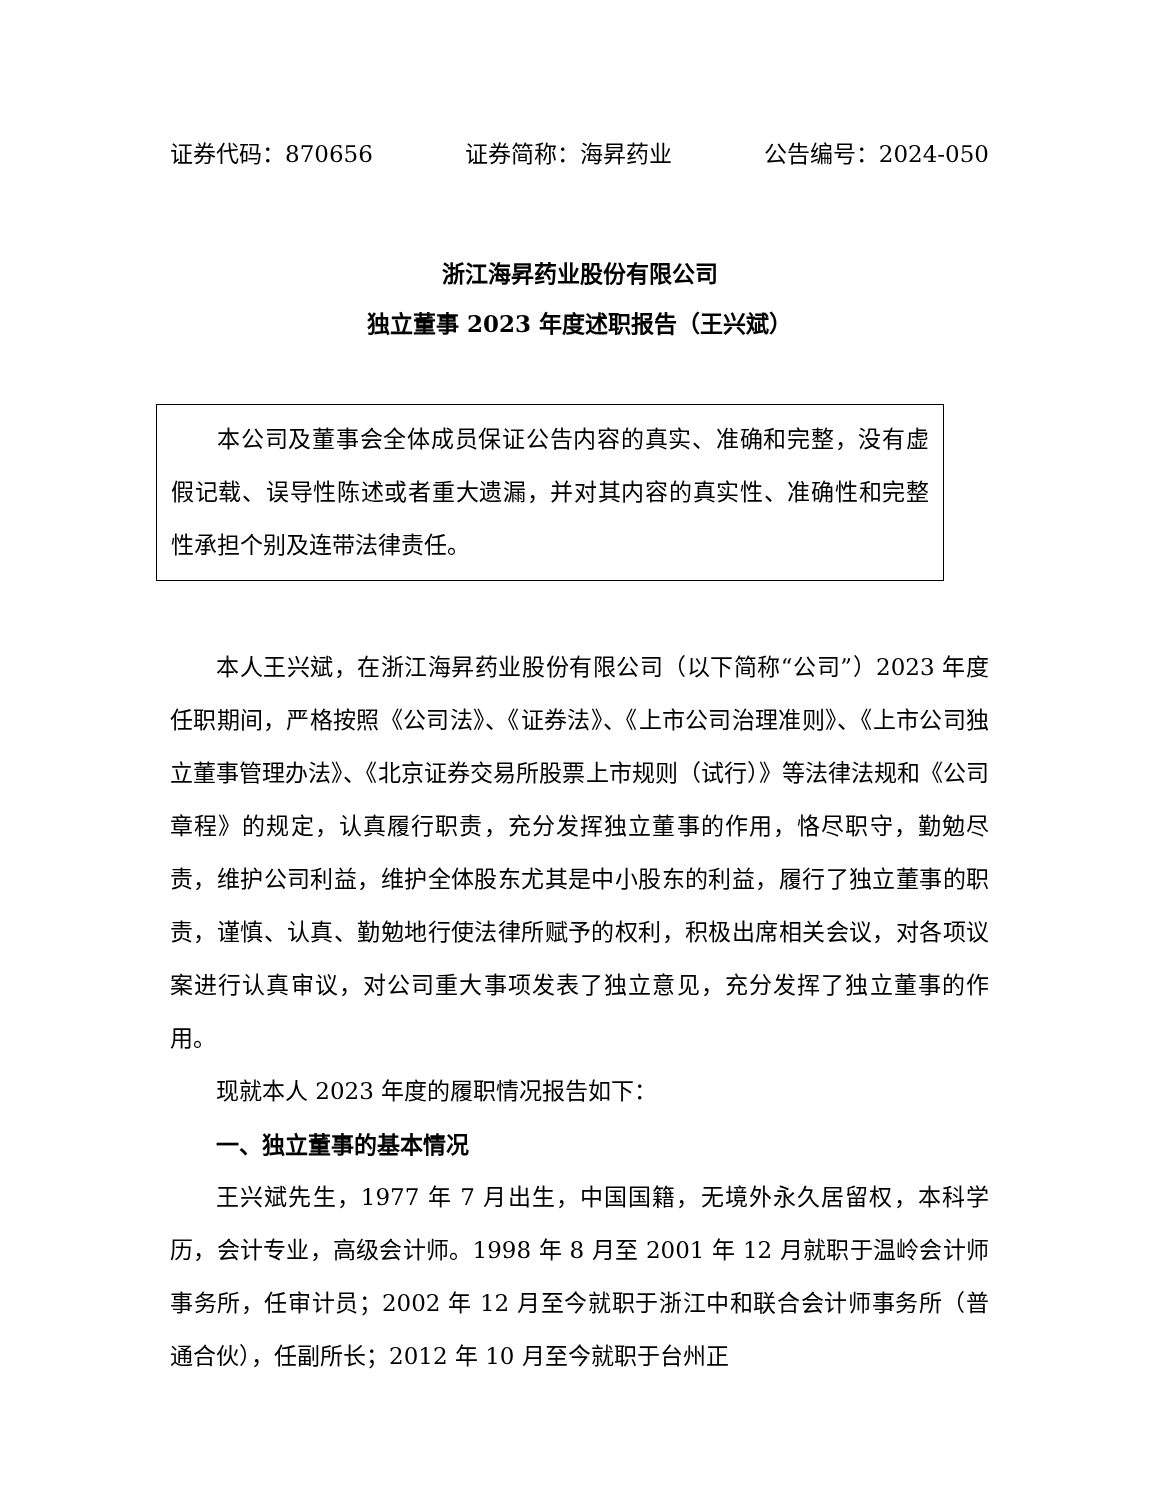证券代码：870656 证券简称：海昇药业 公告编号：2024-050
浙江海昇药业股份有限公司
独立董事 2023 年度述职报告（王兴斌）
本公司及董事会全体成员保证公告内容的真实、准确和完整，没有虚假记载、误导性陈述或者重大遗漏，并对其内容的真实性、准确性和完整性承担个别及连带法律责任。
本人王兴斌，在浙江海昇药业股份有限公司（以下简称“公司”）2023 年度任职期间，严格按照《公司法》、《证券法》、《上市公司治理准则》、《上市公司独立董事管理办法》、《北京证券交易所股票上市规则（试行）》等法律法规和《公司章程》的规定，认真履行职责，充分发挥独立董事的作用，恪尽职守，勤勉尽责，维护公司利益，维护全体股东尤其是中小股东的利益，履行了独立董事的职责，谨慎、认真、勤勉地行使法律所赋予的权利，积极出席相关会议，对各项议案进行认真审议，对公司重大事项发表了独立意见，充分发挥了独立董事的作用。
现就本人 2023 年度的履职情况报告如下：
一、独立董事的基本情况
王兴斌先生，1977 年 7 月出生，中国国籍，无境外永久居留权，本科学历，会计专业，高级会计师。1998 年 8 月至 2001 年 12 月就职于温岭会计师事务所，任审计员；2002 年 12 月至今就职于浙江中和联合会计师事务所（普通合伙），任副所长；2012 年 10 月至今就职于台州正